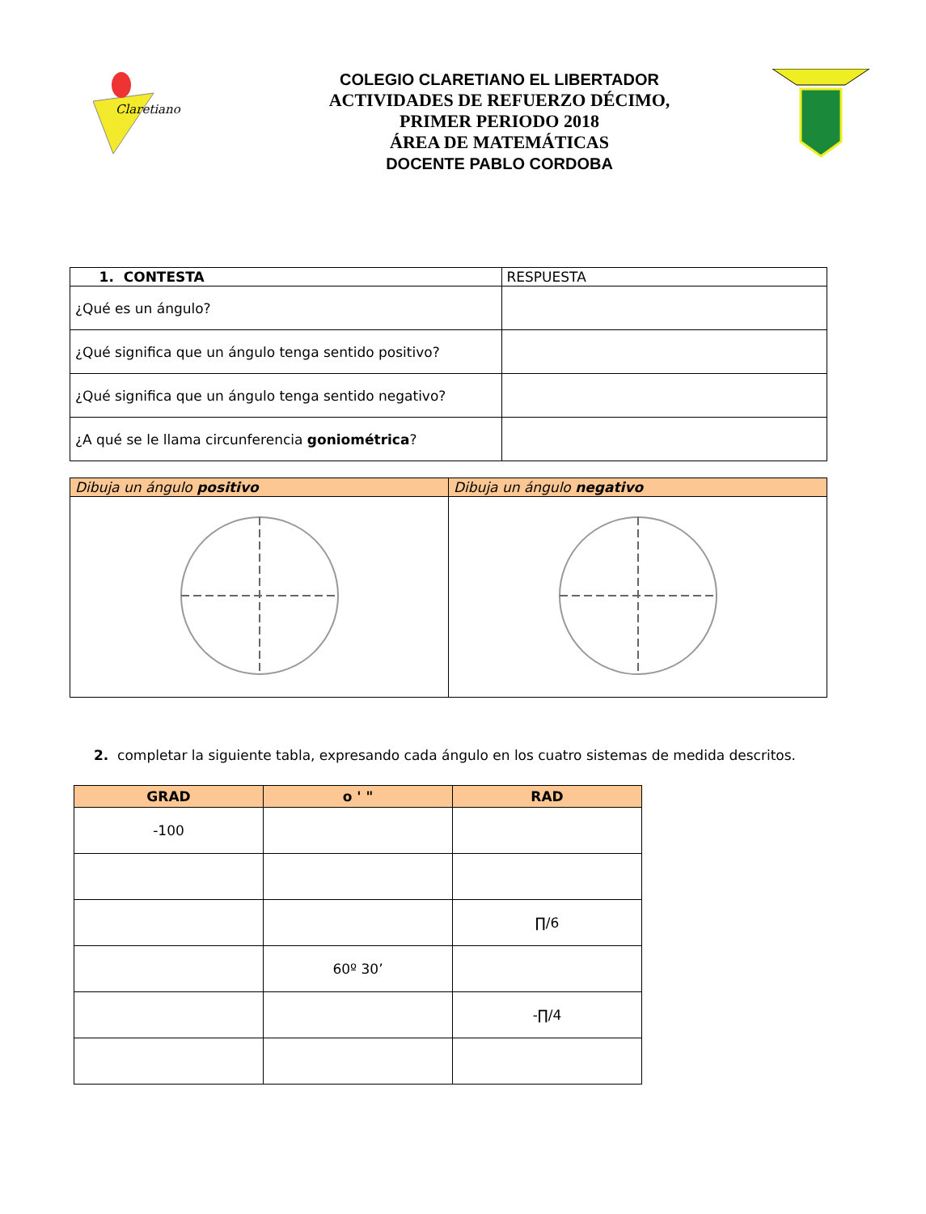Claretiano
COLEGIO CLARETIANO EL LIBERTADOR
ACTIVIDADES DE REFUERZO DÉCIMO,
PRIMER PERIODO 2018
ÁREA DE MATEMÁTICAS
DOCENTE PABLO CORDOBA
| 1. CONTESTA | RESPUESTA |
| --- | --- |
| ¿Qué es un ángulo? | |
| ¿Qué significa que un ángulo tenga sentido positivo? | |
| ¿Qué significa que un ángulo tenga sentido negativo? | |
| ¿A qué se le llama circunferencia goniométrica ? | |
| Dibuja un ángulo positivo | Dibuja un ángulo negativo |
| --- | --- |
2. completar la siguiente tabla, expresando cada ángulo en los cuatro sistemas de medida descritos.
| GRAD | o ' " | RAD |
| --- | --- | --- |
| -100 | | |
| | | ∏/6 |
| | 60º 30’ | |
| | | -∏/4 |